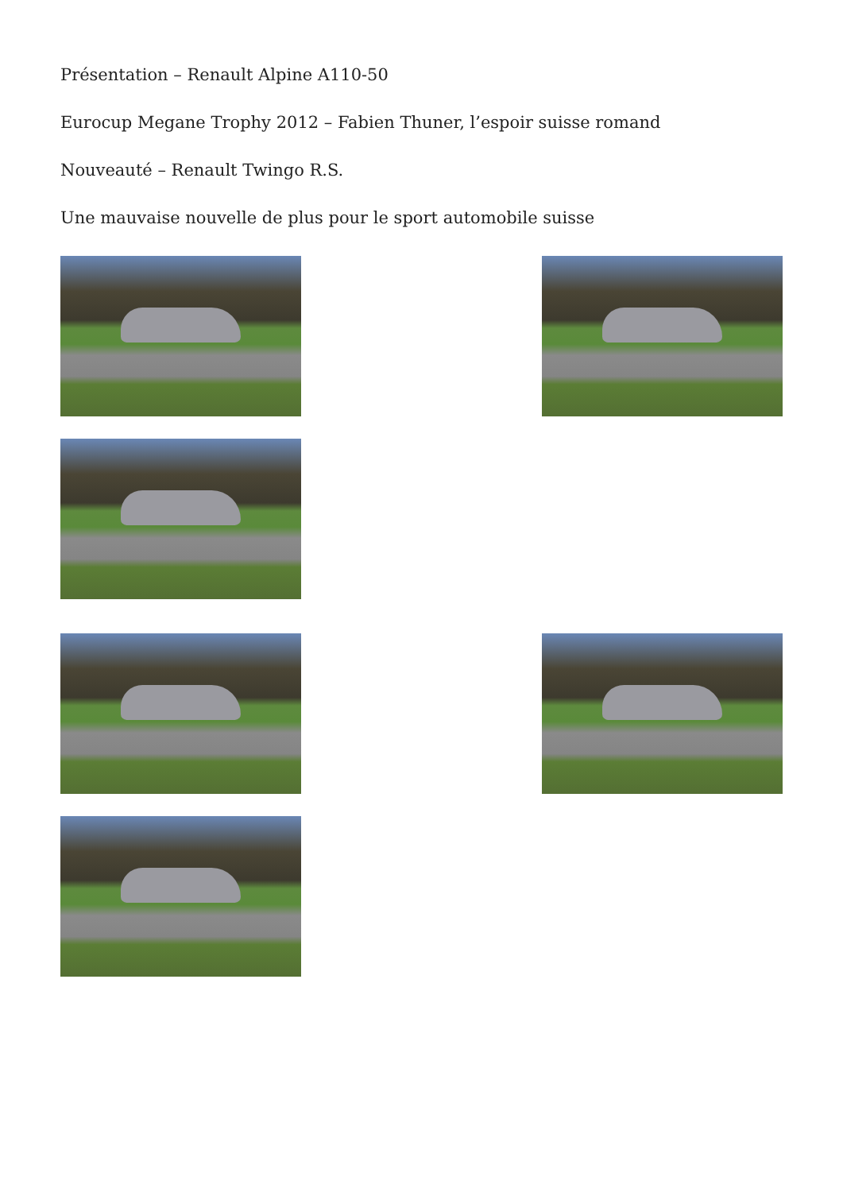Présentation – Renault Alpine A110-50
Eurocup Megane Trophy 2012 – Fabien Thuner, l’espoir suisse romand
Nouveauté – Renault Twingo R.S.
Une mauvaise nouvelle de plus pour le sport automobile suisse